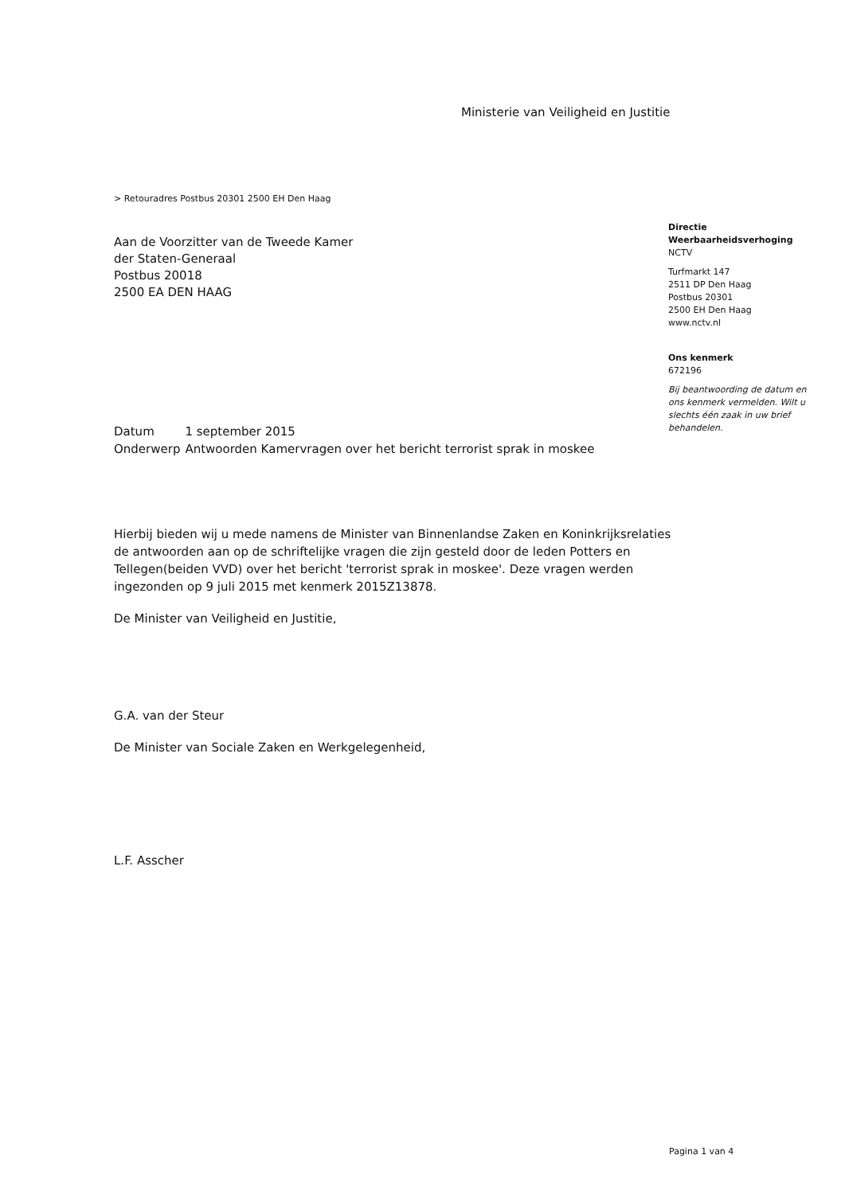Ministerie van Veiligheid en Justitie
> Retouradres Postbus 20301 2500 EH Den Haag
Aan de Voorzitter van de Tweede Kamer
der Staten-Generaal
Postbus 20018
2500 EA DEN HAAG
Directie
Weerbaarheidsverhoging
NCTV
Turfmarkt 147
2511 DP Den Haag
Postbus 20301
2500 EH Den Haag
www.nctv.nl
Ons kenmerk
672196
Bij beantwoording de datum en ons kenmerk vermelden. Wilt u slechts één zaak in uw brief behandelen.
| Datum | 1 september 2015 |
| Onderwerp | Antwoorden Kamervragen over het bericht terrorist sprak in moskee |
Hierbij bieden wij u mede namens de Minister van Binnenlandse Zaken en Koninkrijksrelaties de antwoorden aan op de schriftelijke vragen die zijn gesteld door de leden Potters en Tellegen(beiden VVD) over het bericht 'terrorist sprak in moskee'. Deze vragen werden ingezonden op 9 juli 2015 met kenmerk 2015Z13878.
De Minister van Veiligheid en Justitie,
G.A. van der Steur
De Minister van Sociale Zaken en Werkgelegenheid,
L.F. Asscher
Pagina 1 van 4